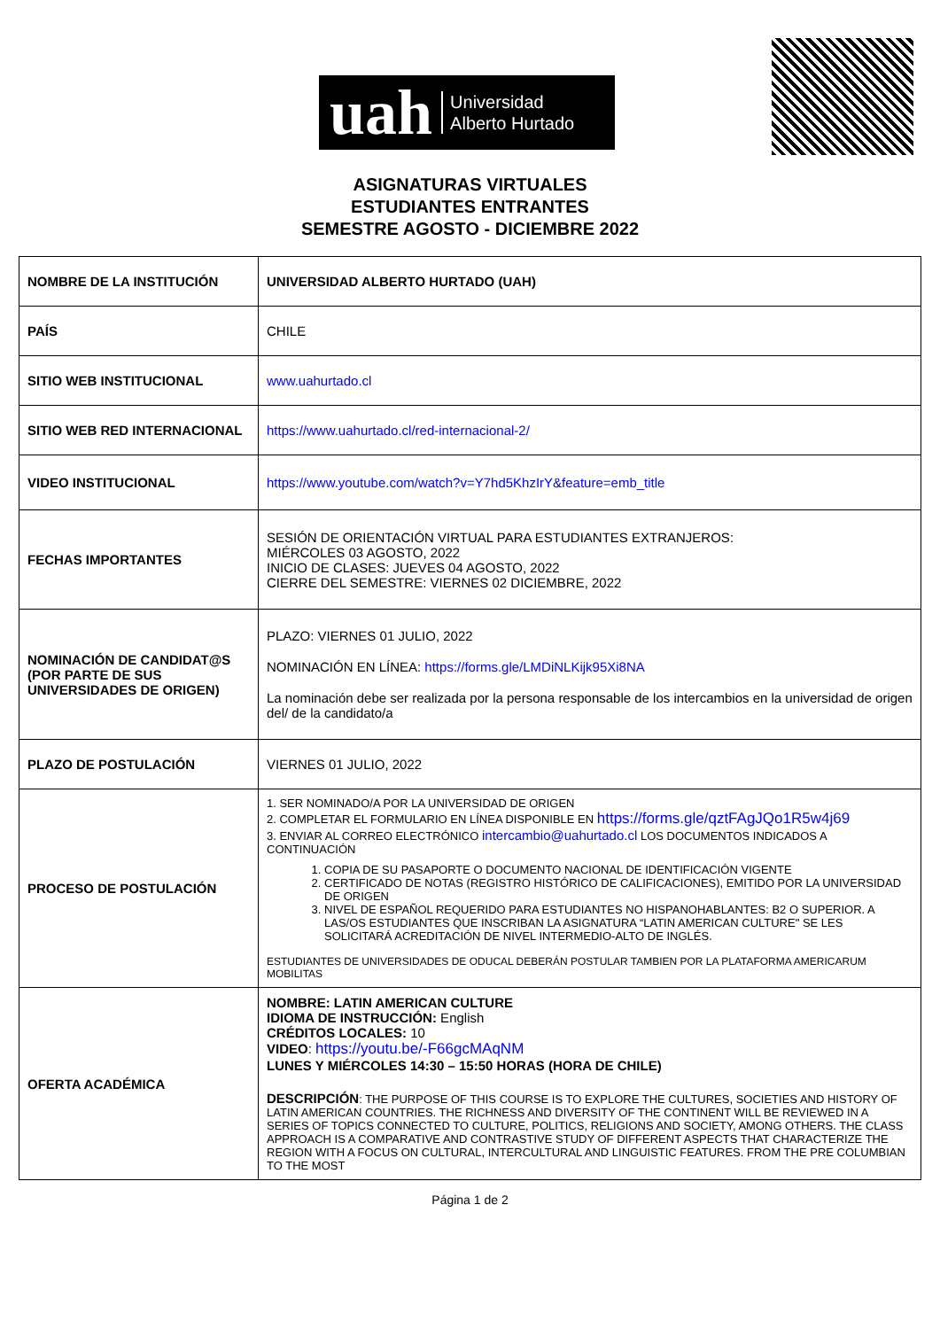uah Universidad
Alberto Hurtado
ASIGNATURAS VIRTUALES
ESTUDIANTES ENTRANTES
SEMESTRE AGOSTO - DICIEMBRE 2022
| NOMBRE DE LA INSTITUCIÓN | UNIVERSIDAD ALBERTO HURTADO (UAH) |
| PAÍS | CHILE |
| SITIO WEB INSTITUCIONAL | www.uahurtado.cl |
| SITIO WEB RED INTERNACIONAL | https://www.uahurtado.cl/red-internacional-2/ |
| VIDEO INSTITUCIONAL | https://www.youtube.com/watch?v=Y7hd5KhzIrY&feature=emb_title |
| FECHAS IMPORTANTES | SESIÓN DE ORIENTACIÓN VIRTUAL PARA ESTUDIANTES EXTRANJEROS: MIÉRCOLES 03 AGOSTO, 2022 INICIO DE CLASES: JUEVES 04 AGOSTO, 2022 CIERRE DEL SEMESTRE: VIERNES 02 DICIEMBRE, 2022 |
| NOMINACIÓN DE CANDIDAT@S (POR PARTE DE SUS UNIVERSIDADES DE ORIGEN) | PLAZO: VIERNES 01 JULIO, 2022 NOMINACIÓN EN LÍNEA: https://forms.gle/LMDiNLKijk95Xi8NA La nominación debe ser realizada por la persona responsable de los intercambios en la universidad de origen del/ de la candidato/a |
| PLAZO DE POSTULACIÓN | VIERNES 01 JULIO, 2022 |
| PROCESO DE POSTULACIÓN | 1. SER NOMINADO/A POR LA UNIVERSIDAD DE ORIGEN 2. COMPLETAR EL FORMULARIO EN LÍNEA DISPONIBLE EN https://forms.gle/qztFAgJQo1R5w4j69 3. ENVIAR AL CORREO ELECTRÓNICO intercambio@uahurtado.cl LOS DOCUMENTOS INDICADOS A CONTINUACIÓN 1. COPIA DE SU PASAPORTE O DOCUMENTO NACIONAL DE IDENTIFICACIÓN VIGENTE 2. CERTIFICADO DE NOTAS (REGISTRO HISTÓRICO DE CALIFICACIONES), EMITIDO POR LA UNIVERSIDAD DE ORIGEN 3. NIVEL DE ESPAÑOL REQUERIDO PARA ESTUDIANTES NO HISPANOHABLANTES: B2 O SUPERIOR. A LAS/OS ESTUDIANTES QUE INSCRIBAN LA ASIGNATURA “LATIN AMERICAN CULTURE" SE LES SOLICITARÁ ACREDITACIÓN DE NIVEL INTERMEDIO-ALTO DE INGLÉS. ESTUDIANTES DE UNIVERSIDADES DE ODUCAL DEBERÁN POSTULAR TAMBIEN POR LA PLATAFORMA AMERICARUM MOBILITAS |
| OFERTA ACADÉMICA | NOMBRE: LATIN AMERICAN CULTURE IDIOMA DE INSTRUCCIÓN: English CRÉDITOS LOCALES: 10 VIDEO : https://youtu.be/-F66gcMAqNM LUNES Y MIÉRCOLES 14:30 – 15:50 HORAS (HORA DE CHILE) DESCRIPCIÓN : THE PURPOSE OF THIS COURSE IS TO EXPLORE THE CULTURES, SOCIETIES AND HISTORY OF LATIN AMERICAN COUNTRIES. THE RICHNESS AND DIVERSITY OF THE CONTINENT WILL BE REVIEWED IN A SERIES OF TOPICS CONNECTED TO CULTURE, POLITICS, RELIGIONS AND SOCIETY, AMONG OTHERS. THE CLASS APPROACH IS A COMPARATIVE AND CONTRASTIVE STUDY OF DIFFERENT ASPECTS THAT CHARACTERIZE THE REGION WITH A FOCUS ON CULTURAL, INTERCULTURAL AND LINGUISTIC FEATURES. FROM THE PRE COLUMBIAN TO THE MOST |
Página 1 de 2